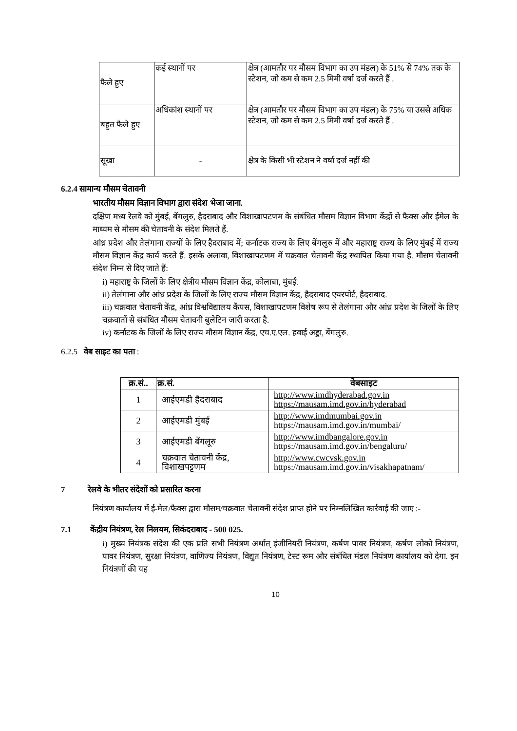| फैले हुए | कई स्थानों पर | क्षेत्र (आमतौर पर मौसम विभाग का उप मंडल) के 51% से 74% तक के स्टेशन, जो कम से कम 2.5 मिमी वर्षा दर्ज करते हैं . |
| बहुत फैले हुए | अधिकांश स्थानों पर | क्षेत्र (आमतौर पर मौसम विभाग का उप मंडल) के 75% या उससे अधिक स्टेशन, जो कम से कम 2.5 मिमी वर्षा दर्ज करते हैं . |
| सूखा | - | क्षेत्र के किसी भी स्टेशन ने वर्षा दर्ज नहीं की |
6.2.4 सामान्य मौसम चेतावनी
भारतीय मौसम विज्ञान विभाग द्वारा संदेश भेजा जाना.
दक्षिण मध्य रेलवे को मुंबई, बेंगलुरु, हैदराबाद और विशाखापटणम के संबंधित मौसम विज्ञान विभाग केंद्रों से फैक्स और ईमेल के माध्यम से मौसम की चेतावनी के संदेश मिलते हैं.
आंध्र प्रदेश और तेलंगाना राज्यों के लिए हैदराबाद में; कर्नाटक राज्य के लिए बेंगलुरु में और महाराष्ट्र राज्य के लिए मुंबई में राज्य मौसम विज्ञान केंद्र कार्य करते हैं. इसके अलावा, विशाखापटणम में चक्रवात चेतावनी केंद्र स्थापित किया गया है. मौसम चेतावनी संदेश निम्न से दिए जाते हैं:
i) महाराष्ट्र के जिलों के लिए क्षेत्रीय मौसम विज्ञान केंद्र, कोलाबा, मुंबई.
ii) तेलंगाना और आंध्र प्रदेश के जिलों के लिए राज्य मौसम विज्ञान केंद्र, हैदराबाद एयरपोर्ट, हैदराबाद.
iii) चक्रवात चेतावनी केंद्र, आंध्र विश्वविद्यालय कैंपस, विशाखापटणम विशेष रूप से तेलंगाना और आंध्र प्रदेश के जिलों के लिए चक्रवातों से संबंधित मौसम चेतावनी बुलेटिन जारी करता है.
iv) कर्नाटक के जिलों के लिए राज्य मौसम विज्ञान केंद्र, एच.ए.एल. हवाई अड्डा, बेंगलुरु.
6.2.5 वेब साइट का पता :
| क्र.सं.. | क्र.सं. | वेबसाइट |
| --- | --- | --- |
| 1 | आईएमडी हैदराबाद | http://www.imdhyderabad.gov.in https://mausam.imd.gov.in/hyderabad |
| 2 | आईएमडी मुंबई | http://www.imdmumbai.gov.in https://mausam.imd.gov.in/mumbai/ |
| 3 | आईएमडी बेंगलूरु | http://www.imdbangalore.gov.in https://mausam.imd.gov.in/bengaluru/ |
| 4 | चक्रवात चेतावनी केंद्र, विशाखपट्टणम | http://www.cwcvsk.gov.in https://mausam.imd.gov.in/visakhapatnam/ |
7 रेलवे के भीतर संदेशों को प्रसारित करना
नियंत्रण कार्यालय में ई-मेल/फैक्स द्वारा मौसम/चक्रवात चेतावनी संदेश प्राप्त होने पर निम्नलिखित कार्रवाई की जाए :-
7.1 केंद्रीय नियंत्रण, रेल निलयम, सिकंदराबाद - 500 025.
i) मुख्य नियंत्रक संदेश की एक प्रति सभी नियंत्रण अर्थात् इंजीनियरी नियंत्रण, कर्षण पावर नियंत्रण, कर्षण लोको नियंत्रण, पावर नियंत्रण, सुरक्षा नियंत्रण, वाणिज्य नियंत्रण, विद्युत नियंत्रण, टेस्ट रूम और संबंधित मंडल नियंत्रण कार्यालय को देगा. इन नियंत्रणों की यह
10